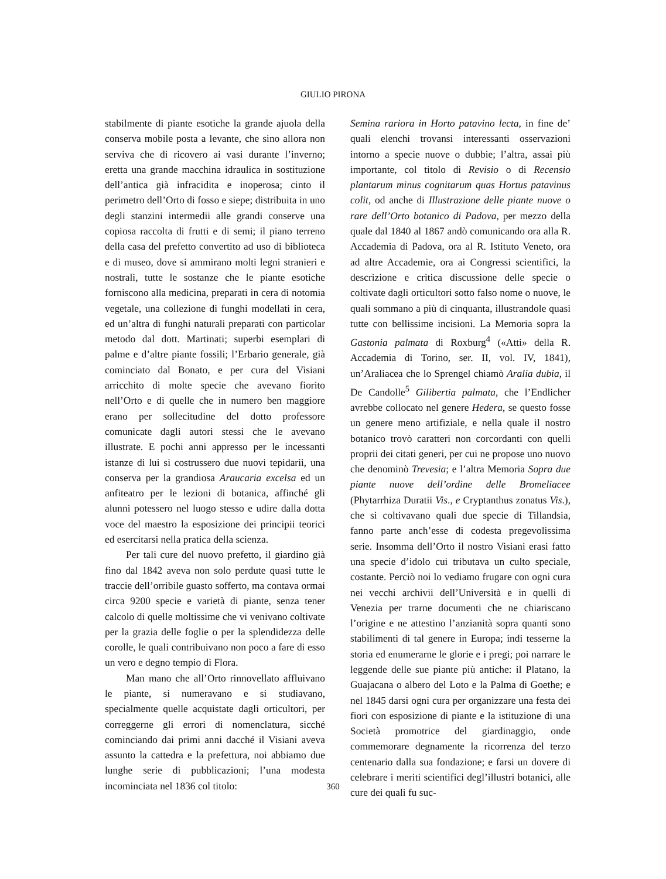GIULIO PIRONA
stabilmente di piante esotiche la grande ajuola della conserva mobile posta a levante, che sino allora non serviva che di ricovero ai vasi durante l’inverno; eretta una grande macchina idraulica in sostituzione dell’antica già infracidita e inoperosa; cinto il perimetro dell’Orto di fosso e siepe; distribuita in uno degli stanzini intermedii alle grandi conserve una copiosa raccolta di frutti e di semi; il piano terreno della casa del prefetto convertito ad uso di biblioteca e di museo, dove si ammirano molti legni stranieri e nostrali, tutte le sostanze che le piante esotiche forniscono alla medicina, preparati in cera di notomia vegetale, una collezione di funghi modellati in cera, ed un’altra di funghi naturali preparati con particolar metodo dal dott. Martinati; superbi esemplari di palme e d’altre piante fossili; l’Erbario generale, già cominciato dal Bonato, e per cura del Visiani arricchito di molte specie che avevano fiorito nell’Orto e di quelle che in numero ben maggiore erano per sollecitudine del dotto professore comunicate dagli autori stessi che le avevano illustrate. E pochi anni appresso per le incessanti istanze di lui si costrussero due nuovi tepidarii, una conserva per la grandiosa Araucaria excelsa ed un anfiteatro per le lezioni di botanica, affinché gli alunni potessero nel luogo stesso e udire dalla dotta voce del maestro la esposizione dei principii teorici ed esercitarsi nella pratica della scienza.
Per tali cure del nuovo prefetto, il giardino già fino dal 1842 aveva non solo perdute quasi tutte le traccie dell’orribile guasto sofferto, ma contava ormai circa 9200 specie e varietà di piante, senza tener calcolo di quelle moltissime che vi venivano coltivate per la grazia delle foglie o per la splendidezza delle corolle, le quali contribuivano non poco a fare di esso un vero e degno tempio di Flora.
Man mano che all’Orto rinnovellato affluivano le piante, si numeravano e si studiavano, specialmente quelle acquistate dagli orticultori, per correggerne gli errori di nomenclatura, sicché cominciando dai primi anni dacché il Visiani aveva assunto la cattedra e la prefettura, noi abbiamo due lunghe serie di pubblicazioni; l’una modesta incominciata nel 1836 col titolo:
Semina rariora in Horto patavino lecta, in fine de’ quali elenchi trovansi interessanti osservazioni intorno a specie nuove o dubbie; l’altra, assai più importante, col titolo di Revisio o di Recensio plantarum minus cognitarum quas Hortus patavinus colit, od anche di Illustrazione delle piante nuove o rare dell’Orto botanico di Padova, per mezzo della quale dal 1840 al 1867 andò comunicando ora alla R. Accademia di Padova, ora al R. Istituto Veneto, ora ad altre Accademie, ora ai Congressi scientifici, la descrizione e critica discussione delle specie o coltivate dagli orticultori sotto falso nome o nuove, le quali sommano a più di cinquanta, illustrandole quasi tutte con bellissime incisioni. La Memoria sopra la Gastonia palmata di Roxburg<sup>4</sup> («Atti» della R. Accademia di Torino, ser. II, vol. IV, 1841), un’Araliacea che lo Sprengel chiamò Aralia dubia, il De Candolle<sup>5</sup> Gilibertia palmata, che l’Endlicher avrebbe collocato nel genere Hedera, se questo fosse un genere meno artifiziale, e nella quale il nostro botanico trovò caratteri non corcordanti con quelli proprii dei citati generi, per cui ne propose uno nuovo che denominò Trevesia; e l’altra Memoria Sopra due piante nuove dell’ordine delle Bromeliacee (Phytarrhiza Duratii Vis., e Cryptanthus zonatus Vis.), che si coltivavano quali due specie di Tillandsia, fanno parte anch’esse di codesta pregevolissima serie. Insomma dell’Orto il nostro Visiani erasi fatto una specie d’idolo cui tributava un culto speciale, costante. Perciò noi lo vediamo frugare con ogni cura nei vecchi archivii dell’Università e in quelli di Venezia per trarne documenti che ne chiariscano l’origine e ne attestino l’anzianità sopra quanti sono stabilimenti di tal genere in Europa; indi tesserne la storia ed enumerarne le glorie e i pregi; poi narrare le leggende delle sue piante più antiche: il Platano, la Guajacana o albero del Loto e la Palma di Goethe; e nel 1845 darsi ogni cura per organizzare una festa dei fiori con esposizione di piante e la istituzione di una Società promotrice del giardinaggio, onde commemorare degnamente la ricorrenza del terzo centenario dalla sua fondazione; e farsi un dovere di celebrare i meriti scientifici degl’illustri botanici, alle cure dei quali fu suc-
360